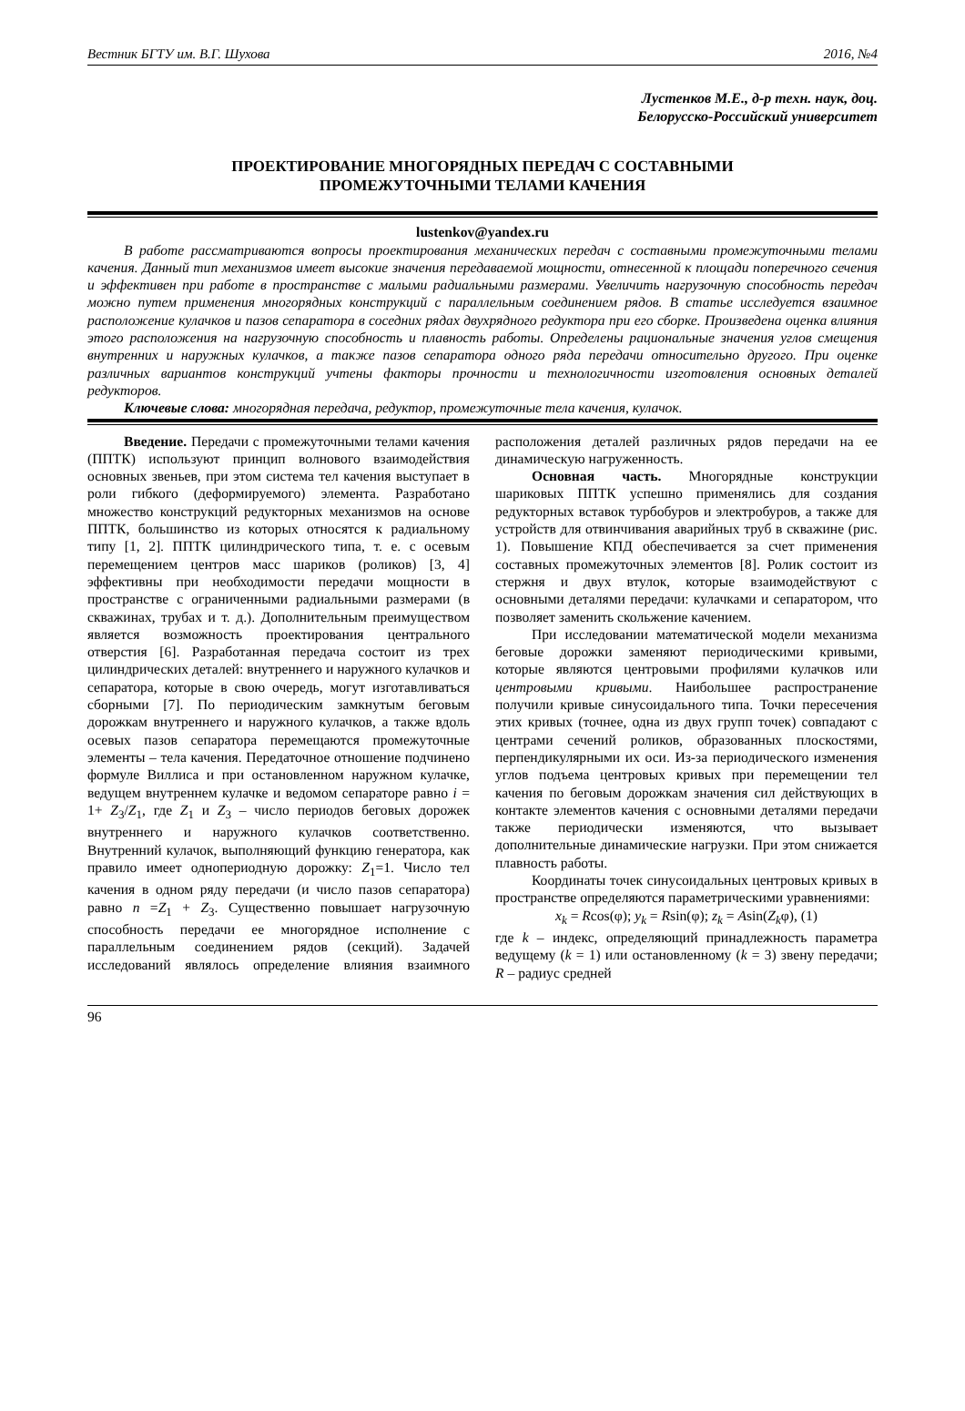Вестник БГТУ им. В.Г. Шухова 2016, №4
Лустенков М.Е., д-р техн. наук, доц.
Белорусско-Российский университет
ПРОЕКТИРОВАНИЕ МНОГОРЯДНЫХ ПЕРЕДАЧ С СОСТАВНЫМИ
ПРОМЕЖУТОЧНЫМИ ТЕЛАМИ КАЧЕНИЯ
lustenkov@yandex.ru
В работе рассматриваются вопросы проектирования механических передач с составными промежуточными телами качения. Данный тип механизмов имеет высокие значения передаваемой мощности, отнесенной к площади поперечного сечения и эффективен при работе в пространстве с малыми радиальными размерами. Увеличить нагрузочную способность передач можно путем применения многорядных конструкций с параллельным соединением рядов. В статье исследуется взаимное расположение кулачков и пазов сепаратора в соседних рядах двухрядного редуктора при его сборке. Произведена оценка влияния этого расположения на нагрузочную способность и плавность работы. Определены рациональные значения углов смещения внутренних и наружных кулачков, а также пазов сепаратора одного ряда передачи относительно другого. При оценке различных вариантов конструкций учтены факторы прочности и технологичности изготовления основных деталей редукторов.
Ключевые слова: многорядная передача, редуктор, промежуточные тела качения, кулачок.
Введение. Передачи с промежуточными телами качения (ППТК) используют принцип волнового взаимодействия основных звеньев, при этом система тел качения выступает в роли гибкого (деформируемого) элемента. Разработано множество конструкций редукторных механизмов на основе ППТК, большинство из которых относятся к радиальному типу [1, 2]. ППТК цилиндрического типа, т. е. с осевым перемещением центров масс шариков (роликов) [3, 4] эффективны при необходимости передачи мощности в пространстве с ограниченными радиальными размерами (в скважинах, трубах и т. д.). Дополнительным преимуществом является возможность проектирования центрального отверстия [6]. Разработанная передача состоит из трех цилиндрических деталей: внутреннего и наружного кулачков и сепаратора, которые в свою очередь, могут изготавливаться сборными [7]. По периодическим замкнутым беговым дорожкам внутреннего и наружного кулачков, а также вдоль осевых пазов сепаратора перемещаются промежуточные элементы – тела качения. Передаточное отношение подчинено формуле Виллиса и при остановленном наружном кулачке, ведущем внутреннем кулачке и ведомом сепараторе равно i = 1+ Z<sub>3</sub>/Z<sub>1</sub>, где Z<sub>1</sub> и Z<sub>3</sub> – число периодов беговых дорожек внутреннего и наружного кулачков соответственно. Внутренний кулачок, выполняющий функцию генератора, как правило имеет одно­периодную дорожку: Z<sub>1</sub>=1. Число тел качения в одном ряду передачи (и число пазов сепаратора) равно n =Z<sub>1</sub> + Z<sub>3</sub>. Существенно повышает нагрузочную способность передачи ее многорядное исполнение с параллельным соединением рядов (секций). Задачей исследований являлось определение влияния взаимного расположения деталей различных рядов передачи на ее динамическую нагруженность.
Основная часть. Многорядные конструкции шариковых ППТК успешно применялись для создания редукторных вставок турбобуров и электробуров, а также для устройств для отвинчивания аварийных труб в скважине (рис. 1). Повышение КПД обеспечивается за счет применения составных промежуточных элементов [8]. Ролик состоит из стержня и двух втулок, которые взаимодействуют с основными деталями передачи: кулачками и сепаратором, что позволяет заменить скольжение качением.
При исследовании математической модели механизма беговые дорожки заменяют периодическими кривыми, которые являются центровыми профилями кулачков или центровыми кривыми. Наибольшее распространение получили кривые синусоидального типа. Точки пересечения этих кривых (точнее, одна из двух групп точек) совпадают с центрами сечений роликов, образованных плоскостями, перпендикулярными их оси. Из-за периодического изменения углов подъема центровых кривых при перемещении тел качения по беговым дорожкам значения сил действующих в контакте элементов качения с основными деталями передачи также периодически изменяются, что вызывает дополнительные динамические нагрузки. При этом снижается плавность работы.
Координаты точек синусоидальных центровых кривых в пространстве определяются параметрическими уравнениями:
x<sub>k</sub> = Rcos(φ); y<sub>k</sub> = Rsin(φ); z<sub>k</sub> = Asin(Z<sub>k</sub>φ), (1)
где k – индекс, определяющий принадлежность параметра ведущему (k = 1) или остановленному (k = 3) звену передачи; R – радиус средней
96